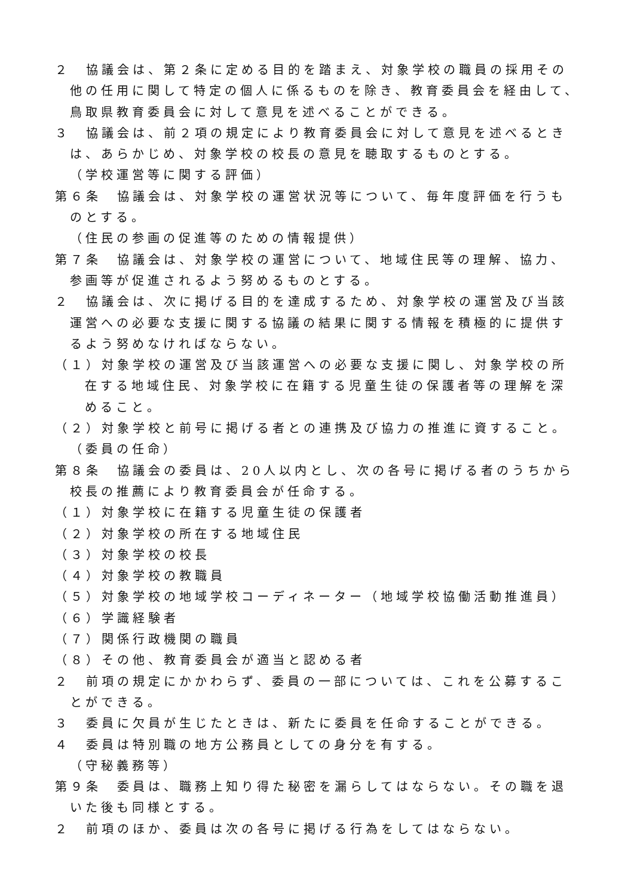２　協議会は、第２条に定める目的を踏まえ、対象学校の職員の採用その他の任用に関して特定の個人に係るものを除き、教育委員会を経由して、鳥取県教育委員会に対して意見を述べることができる。
３　協議会は、前２項の規定により教育委員会に対して意見を述べるときは、あらかじめ、対象学校の校長の意見を聴取するものとする。
（学校運営等に関する評価）
第６条　協議会は、対象学校の運営状況等について、毎年度評価を行うものとする。
（住民の参画の促進等のための情報提供）
第７条　協議会は、対象学校の運営について、地域住民等の理解、協力、参画等が促進されるよう努めるものとする。
２　協議会は、次に掲げる目的を達成するため、対象学校の運営及び当該運営への必要な支援に関する協議の結果に関する情報を積極的に提供するよう努めなければならない。
（１）対象学校の運営及び当該運営への必要な支援に関し、対象学校の所在する地域住民、対象学校に在籍する児童生徒の保護者等の理解を深めること。
（２）対象学校と前号に掲げる者との連携及び協力の推進に資すること。
（委員の任命）
第８条　協議会の委員は、20人以内とし、次の各号に掲げる者のうちから校長の推薦により教育委員会が任命する。
（１）対象学校に在籍する児童生徒の保護者
（２）対象学校の所在する地域住民
（３）対象学校の校長
（４）対象学校の教職員
（５）対象学校の地域学校コーディネーター（地域学校協働活動推進員）
（６）学識経験者
（７）関係行政機関の職員
（８）その他、教育委員会が適当と認める者
２　前項の規定にかかわらず、委員の一部については、これを公募することができる。
３　委員に欠員が生じたときは、新たに委員を任命することができる。
４　委員は特別職の地方公務員としての身分を有する。
（守秘義務等）
第９条　委員は、職務上知り得た秘密を漏らしてはならない。その職を退いた後も同様とする。
２　前項のほか、委員は次の各号に掲げる行為をしてはならない。